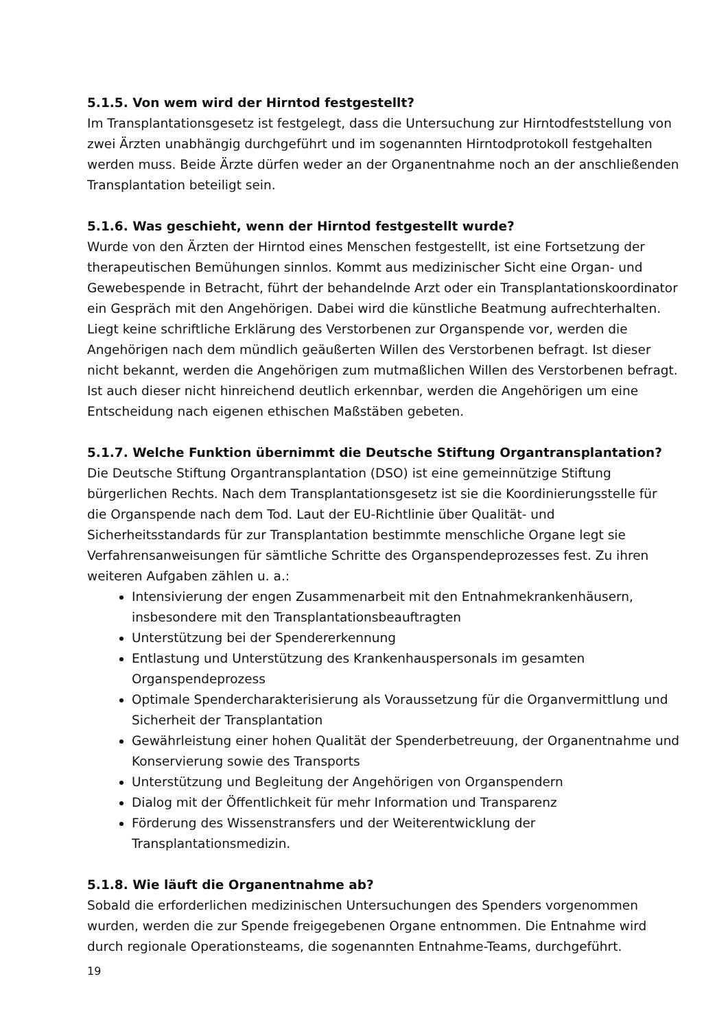5.1.5. Von wem wird der Hirntod festgestellt?
Im Transplantationsgesetz ist festgelegt, dass die Untersuchung zur Hirntodfeststellung von zwei Ärzten unabhängig durchgeführt und im sogenannten Hirntodprotokoll festgehalten werden muss. Beide Ärzte dürfen weder an der Organentnahme noch an der anschließenden Transplantation beteiligt sein.
5.1.6. Was geschieht, wenn der Hirntod festgestellt wurde?
Wurde von den Ärzten der Hirntod eines Menschen festgestellt, ist eine Fortsetzung der therapeutischen Bemühungen sinnlos. Kommt aus medizinischer Sicht eine Organ- und Gewebespende in Betracht, führt der behandelnde Arzt oder ein Transplantationskoordinator ein Gespräch mit den Angehörigen. Dabei wird die künstliche Beatmung aufrechterhalten. Liegt keine schriftliche Erklärung des Verstorbenen zur Organspende vor, werden die Angehörigen nach dem mündlich geäußerten Willen des Verstorbenen befragt. Ist dieser nicht bekannt, werden die Angehörigen zum mutmaßlichen Willen des Verstorbenen befragt. Ist auch dieser nicht hinreichend deutlich erkennbar, werden die Angehörigen um eine Entscheidung nach eigenen ethischen Maßstäben gebeten.
5.1.7. Welche Funktion übernimmt die Deutsche Stiftung Organtransplantation?
Die Deutsche Stiftung Organtransplantation (DSO) ist eine gemeinnützige Stiftung bürgerlichen Rechts. Nach dem Transplantationsgesetz ist sie die Koordinierungsstelle für die Organspende nach dem Tod. Laut der EU-Richtlinie über Qualität- und Sicherheitsstandards für zur Transplantation bestimmte menschliche Organe legt sie Verfahrensanweisungen für sämtliche Schritte des Organspendeprozesses fest. Zu ihren weiteren Aufgaben zählen u. a.:
Intensivierung der engen Zusammenarbeit mit den Entnahmekrankenhäusern, insbesondere mit den Transplantationsbeauftragten
Unterstützung bei der Spendererkennung
Entlastung und Unterstützung des Krankenhauspersonals im gesamten Organspendeprozess
Optimale Spendercharakterisierung als Voraussetzung für die Organvermittlung und Sicherheit der Transplantation
Gewährleistung einer hohen Qualität der Spenderbetreuung, der Organentnahme und Konservierung sowie des Transports
Unterstützung und Begleitung der Angehörigen von Organspendern
Dialog mit der Öffentlichkeit für mehr Information und Transparenz
Förderung des Wissenstransfers und der Weiterentwicklung der Transplantationsmedizin.
5.1.8. Wie läuft die Organentnahme ab?
Sobald die erforderlichen medizinischen Untersuchungen des Spenders vorgenommen wurden, werden die zur Spende freigegebenen Organe entnommen. Die Entnahme wird durch regionale Operationsteams, die sogenannten Entnahme-Teams, durchgeführt.
19